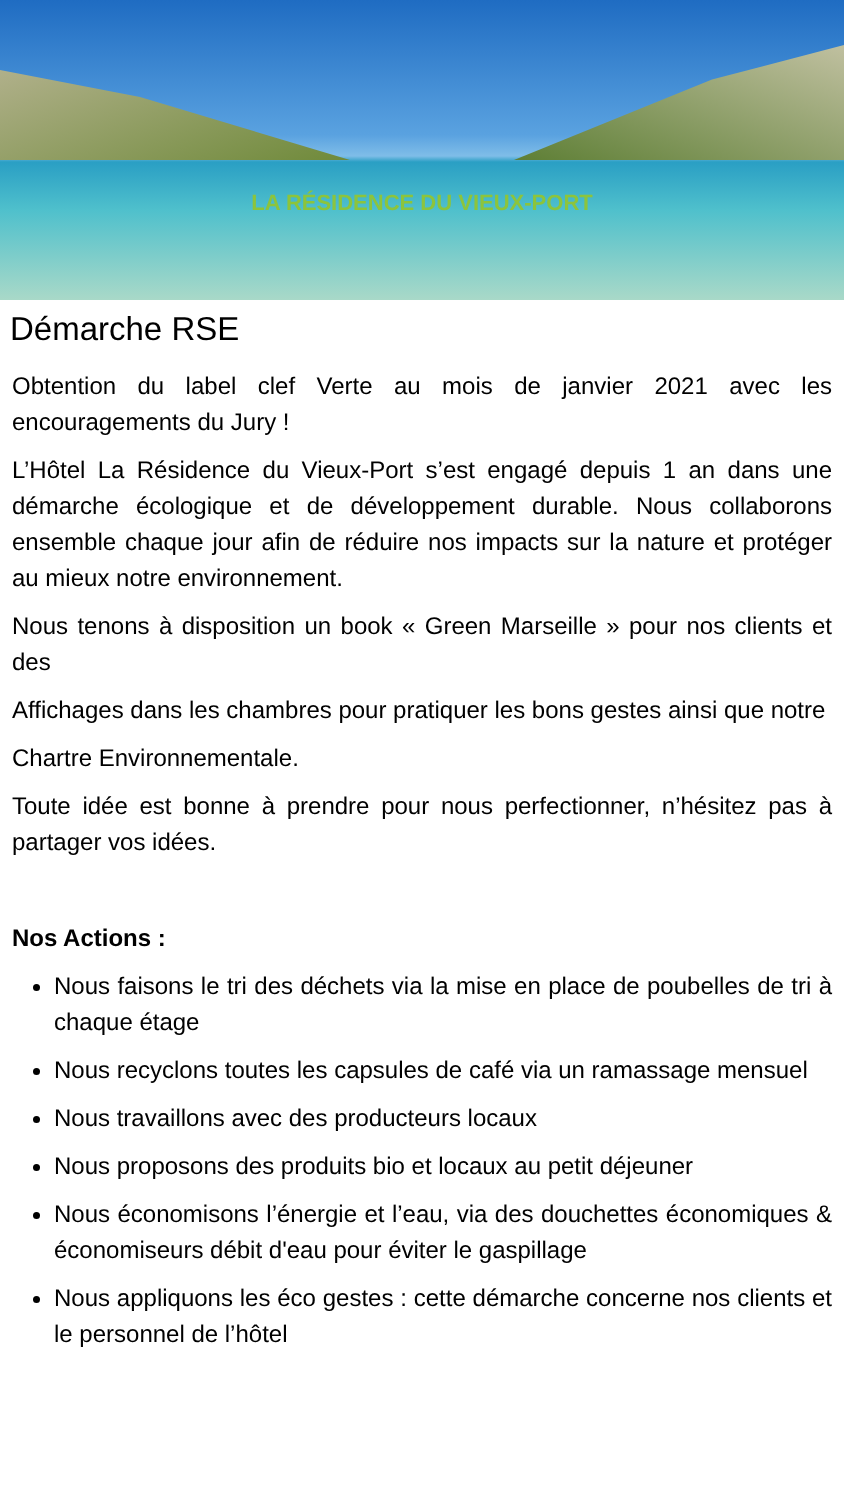LA RÉSIDENCE DU VIEUX-PORT
Démarche RSE
Obtention du label clef Verte au mois de janvier 2021 avec les encouragements du Jury !
L’Hôtel La Résidence du Vieux-Port s’est engagé depuis 1 an dans une démarche écologique et de développement durable. Nous collaborons ensemble chaque jour afin de réduire nos impacts sur la nature et protéger au mieux notre environnement.
Nous tenons à disposition un book « Green Marseille » pour nos clients et des
Affichages dans les chambres pour pratiquer les bons gestes ainsi que notre
Chartre Environnementale.
Toute idée est bonne à prendre pour nous perfectionner, n’hésitez pas à partager vos idées.
Nos Actions :
Nous faisons le tri des déchets via la mise en place de poubelles de tri à chaque étage
Nous recyclons toutes les capsules de café via un ramassage mensuel
Nous travaillons avec des producteurs locaux
Nous proposons des produits bio et locaux au petit déjeuner
Nous économisons l’énergie et l’eau, via des douchettes économiques & économiseurs débit d'eau pour éviter le gaspillage
Nous appliquons les éco gestes : cette démarche concerne nos clients et le personnel de l’hôtel